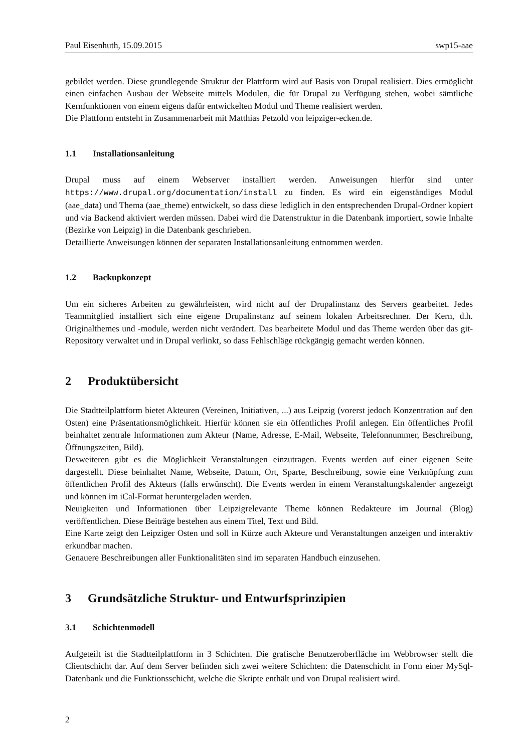Paul Eisenhuth, 15.09.2015 swp15-aae
gebildet werden. Diese grundlegende Struktur der Plattform wird auf Basis von Drupal realisiert. Dies ermöglicht einen einfachen Ausbau der Webseite mittels Modulen, die für Drupal zu Verfügung stehen, wobei sämtliche Kernfunktionen von einem eigens dafür entwickelten Modul und Theme realisiert werden.
Die Plattform entsteht in Zusammenarbeit mit Matthias Petzold von leipziger-ecken.de.
1.1 Installationsanleitung
Drupal muss auf einem Webserver installiert werden. Anweisungen hierfür sind unter https://www.drupal.org/documentation/install zu finden. Es wird ein eigenständiges Modul (aae_data) und Thema (aae_theme) entwickelt, so dass diese lediglich in den entsprechenden Drupal-Ordner kopiert und via Backend aktiviert werden müssen. Dabei wird die Datenstruktur in die Datenbank importiert, sowie Inhalte (Bezirke von Leipzig) in die Datenbank geschrieben.
Detaillierte Anweisungen können der separaten Installationsanleitung entnommen werden.
1.2 Backupkonzept
Um ein sicheres Arbeiten zu gewährleisten, wird nicht auf der Drupalinstanz des Servers gearbeitet. Jedes Teammitglied installiert sich eine eigene Drupalinstanz auf seinem lokalen Arbeitsrechner. Der Kern, d.h. Originalthemes und -module, werden nicht verändert. Das bearbeitete Modul und das Theme werden über das git-Repository verwaltet und in Drupal verlinkt, so dass Fehlschläge rückgängig gemacht werden können.
2 Produktübersicht
Die Stadtteilplattform bietet Akteuren (Vereinen, Initiativen, ...) aus Leipzig (vorerst jedoch Konzentration auf den Osten) eine Präsentationsmöglichkeit. Hierfür können sie ein öffentliches Profil anlegen. Ein öffentliches Profil beinhaltet zentrale Informationen zum Akteur (Name, Adresse, E-Mail, Webseite, Telefonnummer, Beschreibung, Öffnungszeiten, Bild).
Desweiteren gibt es die Möglichkeit Veranstaltungen einzutragen. Events werden auf einer eigenen Seite dargestellt. Diese beinhaltet Name, Webseite, Datum, Ort, Sparte, Beschreibung, sowie eine Verknüpfung zum öffentlichen Profil des Akteurs (falls erwünscht). Die Events werden in einem Veranstaltungskalender angezeigt und können im iCal-Format heruntergeladen werden.
Neuigkeiten und Informationen über Leipzigrelevante Theme können Redakteure im Journal (Blog) veröffentlichen. Diese Beiträge bestehen aus einem Titel, Text und Bild.
Eine Karte zeigt den Leipziger Osten und soll in Kürze auch Akteure und Veranstaltungen anzeigen und interaktiv erkundbar machen.
Genauere Beschreibungen aller Funktionalitäten sind im separaten Handbuch einzusehen.
3 Grundsätzliche Struktur- und Entwurfsprinzipien
3.1 Schichtenmodell
Aufgeteilt ist die Stadtteilplattform in 3 Schichten. Die grafische Benutzeroberfläche im Webbrowser stellt die Clientschicht dar. Auf dem Server befinden sich zwei weitere Schichten: die Datenschicht in Form einer MySql-Datenbank und die Funktionsschicht, welche die Skripte enthält und von Drupal realisiert wird.
2